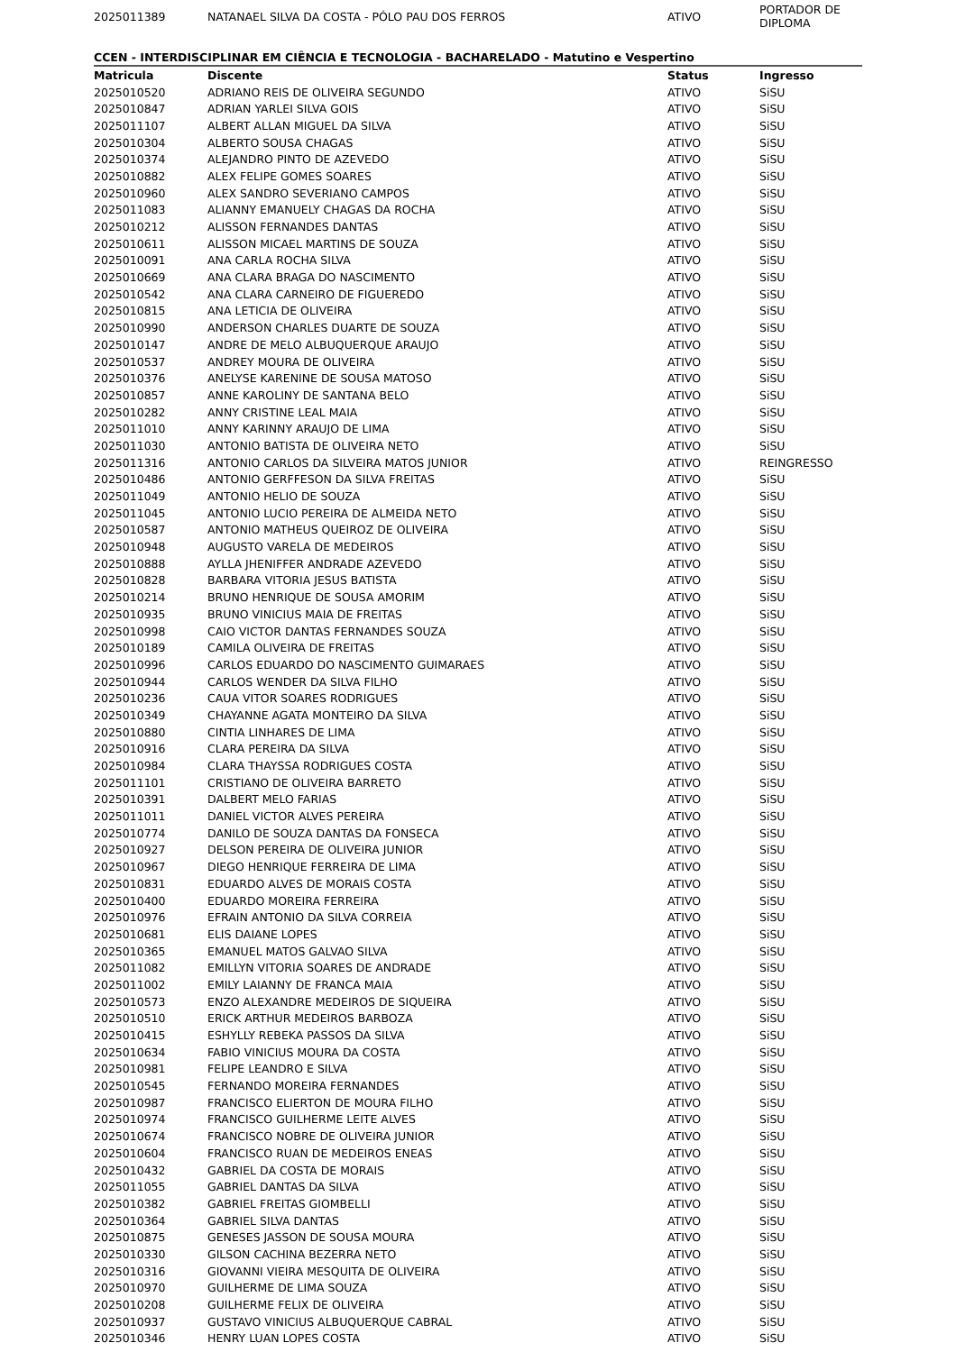| 2025011389 | NATANAEL SILVA DA COSTA - PÓLO PAU DOS FERROS | ATIVO | PORTADOR DE DIPLOMA |
CCEN - INTERDISCIPLINAR EM CIÊNCIA E TECNOLOGIA - BACHARELADO - Matutino e Vespertino
| Matricula | Discente | Status | Ingresso |
| --- | --- | --- | --- |
| 2025010520 | ADRIANO REIS DE OLIVEIRA SEGUNDO | ATIVO | SiSU |
| 2025010847 | ADRIAN YARLEI SILVA GOIS | ATIVO | SiSU |
| 2025011107 | ALBERT ALLAN MIGUEL DA SILVA | ATIVO | SiSU |
| 2025010304 | ALBERTO SOUSA CHAGAS | ATIVO | SiSU |
| 2025010374 | ALEJANDRO PINTO DE AZEVEDO | ATIVO | SiSU |
| 2025010882 | ALEX FELIPE GOMES SOARES | ATIVO | SiSU |
| 2025010960 | ALEX SANDRO SEVERIANO CAMPOS | ATIVO | SiSU |
| 2025011083 | ALIANNY EMANUELY CHAGAS DA ROCHA | ATIVO | SiSU |
| 2025010212 | ALISSON FERNANDES DANTAS | ATIVO | SiSU |
| 2025010611 | ALISSON MICAEL MARTINS DE SOUZA | ATIVO | SiSU |
| 2025010091 | ANA CARLA ROCHA SILVA | ATIVO | SiSU |
| 2025010669 | ANA CLARA BRAGA DO NASCIMENTO | ATIVO | SiSU |
| 2025010542 | ANA CLARA CARNEIRO DE FIGUEREDO | ATIVO | SiSU |
| 2025010815 | ANA LETICIA DE OLIVEIRA | ATIVO | SiSU |
| 2025010990 | ANDERSON CHARLES DUARTE DE SOUZA | ATIVO | SiSU |
| 2025010147 | ANDRE DE MELO ALBUQUERQUE ARAUJO | ATIVO | SiSU |
| 2025010537 | ANDREY MOURA DE OLIVEIRA | ATIVO | SiSU |
| 2025010376 | ANELYSE KARENINE DE SOUSA MATOSO | ATIVO | SiSU |
| 2025010857 | ANNE KAROLINY DE SANTANA BELO | ATIVO | SiSU |
| 2025010282 | ANNY CRISTINE LEAL MAIA | ATIVO | SiSU |
| 2025011010 | ANNY KARINNY ARAUJO DE LIMA | ATIVO | SiSU |
| 2025011030 | ANTONIO BATISTA DE OLIVEIRA NETO | ATIVO | SiSU |
| 2025011316 | ANTONIO CARLOS DA SILVEIRA MATOS JUNIOR | ATIVO | REINGRESSO |
| 2025010486 | ANTONIO GERFFESON DA SILVA FREITAS | ATIVO | SiSU |
| 2025011049 | ANTONIO HELIO DE SOUZA | ATIVO | SiSU |
| 2025011045 | ANTONIO LUCIO PEREIRA DE ALMEIDA NETO | ATIVO | SiSU |
| 2025010587 | ANTONIO MATHEUS QUEIROZ DE OLIVEIRA | ATIVO | SiSU |
| 2025010948 | AUGUSTO VARELA DE MEDEIROS | ATIVO | SiSU |
| 2025010888 | AYLLA JHENIFFER ANDRADE AZEVEDO | ATIVO | SiSU |
| 2025010828 | BARBARA VITORIA JESUS BATISTA | ATIVO | SiSU |
| 2025010214 | BRUNO HENRIQUE DE SOUSA AMORIM | ATIVO | SiSU |
| 2025010935 | BRUNO VINICIUS MAIA DE FREITAS | ATIVO | SiSU |
| 2025010998 | CAIO VICTOR DANTAS FERNANDES SOUZA | ATIVO | SiSU |
| 2025010189 | CAMILA OLIVEIRA DE FREITAS | ATIVO | SiSU |
| 2025010996 | CARLOS EDUARDO DO NASCIMENTO GUIMARAES | ATIVO | SiSU |
| 2025010944 | CARLOS WENDER DA SILVA FILHO | ATIVO | SiSU |
| 2025010236 | CAUA VITOR SOARES RODRIGUES | ATIVO | SiSU |
| 2025010349 | CHAYANNE AGATA MONTEIRO DA SILVA | ATIVO | SiSU |
| 2025010880 | CINTIA LINHARES DE LIMA | ATIVO | SiSU |
| 2025010916 | CLARA PEREIRA DA SILVA | ATIVO | SiSU |
| 2025010984 | CLARA THAYSSA RODRIGUES COSTA | ATIVO | SiSU |
| 2025011101 | CRISTIANO DE OLIVEIRA BARRETO | ATIVO | SiSU |
| 2025010391 | DALBERT MELO FARIAS | ATIVO | SiSU |
| 2025011011 | DANIEL VICTOR ALVES PEREIRA | ATIVO | SiSU |
| 2025010774 | DANILO DE SOUZA DANTAS DA FONSECA | ATIVO | SiSU |
| 2025010927 | DELSON PEREIRA DE OLIVEIRA JUNIOR | ATIVO | SiSU |
| 2025010967 | DIEGO HENRIQUE FERREIRA DE LIMA | ATIVO | SiSU |
| 2025010831 | EDUARDO ALVES DE MORAIS COSTA | ATIVO | SiSU |
| 2025010400 | EDUARDO MOREIRA FERREIRA | ATIVO | SiSU |
| 2025010976 | EFRAIN ANTONIO DA SILVA CORREIA | ATIVO | SiSU |
| 2025010681 | ELIS DAIANE LOPES | ATIVO | SiSU |
| 2025010365 | EMANUEL MATOS GALVAO SILVA | ATIVO | SiSU |
| 2025011082 | EMILLYN VITORIA SOARES DE ANDRADE | ATIVO | SiSU |
| 2025011002 | EMILY LAIANNY DE FRANCA MAIA | ATIVO | SiSU |
| 2025010573 | ENZO ALEXANDRE MEDEIROS DE SIQUEIRA | ATIVO | SiSU |
| 2025010510 | ERICK ARTHUR MEDEIROS BARBOZA | ATIVO | SiSU |
| 2025010415 | ESHYLLY REBEKA PASSOS DA SILVA | ATIVO | SiSU |
| 2025010634 | FABIO VINICIUS MOURA DA COSTA | ATIVO | SiSU |
| 2025010981 | FELIPE LEANDRO E SILVA | ATIVO | SiSU |
| 2025010545 | FERNANDO MOREIRA FERNANDES | ATIVO | SiSU |
| 2025010987 | FRANCISCO ELIERTON DE MOURA FILHO | ATIVO | SiSU |
| 2025010974 | FRANCISCO GUILHERME LEITE ALVES | ATIVO | SiSU |
| 2025010674 | FRANCISCO NOBRE DE OLIVEIRA JUNIOR | ATIVO | SiSU |
| 2025010604 | FRANCISCO RUAN DE MEDEIROS ENEAS | ATIVO | SiSU |
| 2025010432 | GABRIEL DA COSTA DE MORAIS | ATIVO | SiSU |
| 2025011055 | GABRIEL DANTAS DA SILVA | ATIVO | SiSU |
| 2025010382 | GABRIEL FREITAS GIOMBELLI | ATIVO | SiSU |
| 2025010364 | GABRIEL SILVA DANTAS | ATIVO | SiSU |
| 2025010875 | GENESES JASSON DE SOUSA MOURA | ATIVO | SiSU |
| 2025010330 | GILSON CACHINA BEZERRA NETO | ATIVO | SiSU |
| 2025010316 | GIOVANNI VIEIRA MESQUITA DE OLIVEIRA | ATIVO | SiSU |
| 2025010970 | GUILHERME DE LIMA SOUZA | ATIVO | SiSU |
| 2025010208 | GUILHERME FELIX DE OLIVEIRA | ATIVO | SiSU |
| 2025010937 | GUSTAVO VINICIUS ALBUQUERQUE CABRAL | ATIVO | SiSU |
| 2025010346 | HENRY LUAN LOPES COSTA | ATIVO | SiSU |